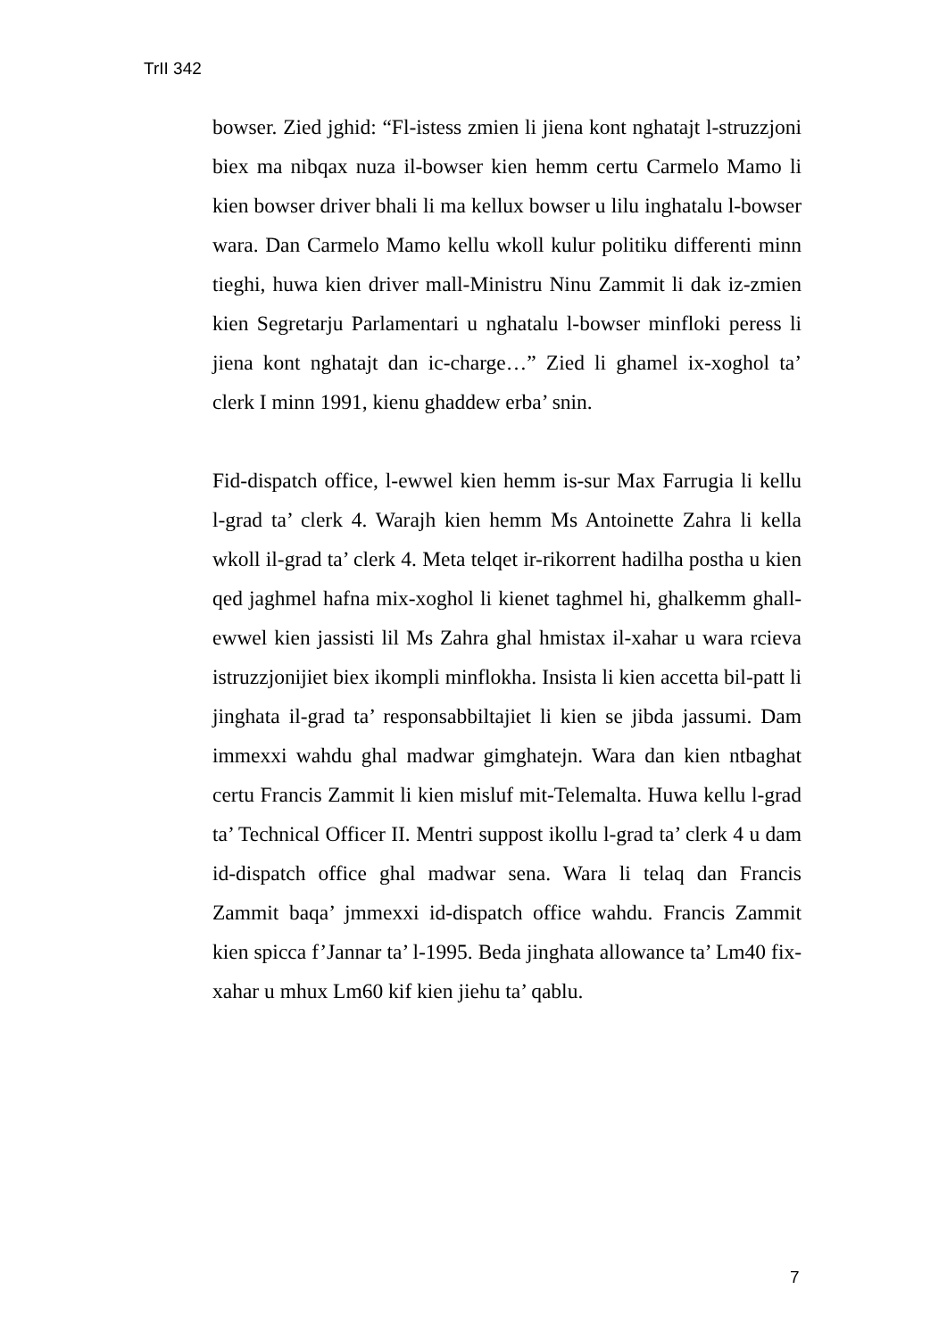TrII 342
bowser. Zied jghid: “Fl-istess zmien li jiena kont nghatajt l-struzzjoni biex ma nibqax nuza il-bowser kien hemm certu Carmelo Mamo li kien bowser driver bhali li ma kellux bowser u lilu inghatalu l-bowser wara. Dan Carmelo Mamo kellu wkoll kulur politiku differenti minn tieghi, huwa kien driver mall-Ministru Ninu Zammit li dak iz-zmien kien Segretarju Parlamentari u nghatalu l-bowser minfloki peress li jiena kont nghatajt dan ic-charge…” Zied li ghamel ix-xoghol ta’ clerk I minn 1991, kienu ghaddew erba’ snin.
Fid-dispatch office, l-ewwel kien hemm is-sur Max Farrugia li kellu l-grad ta’ clerk 4. Warajh kien hemm Ms Antoinette Zahra li kella wkoll il-grad ta’ clerk 4. Meta telqet ir-rikorrent hadilha postha u kien qed jaghmel hafna mix-xoghol li kienet taghmel hi, ghalkemm ghall-ewwel kien jassisti lil Ms Zahra ghal hmistax il-xahar u wara rcieva istruzzjonijiet biex ikompli minflokha. Insista li kien accetta bil-patt li jinghata il-grad ta’ responsabbiltajiet li kien se jibda jassumi. Dam immexxi wahdu ghal madwar gimghatejn. Wara dan kien ntbaghat certu Francis Zammit li kien misluf mit-Telemalta. Huwa kellu l-grad ta’ Technical Officer II. Mentri suppost ikollu l-grad ta’ clerk 4 u dam id-dispatch office ghal madwar sena. Wara li telaq dan Francis Zammit baqa’ jmmexxi id-dispatch office wahdu. Francis Zammit kien spicca f’Jannar ta’ l-1995. Beda jinghata allowance ta’ Lm40 fix-xahar u mhux Lm60 kif kien jiehu ta’ qablu.
7